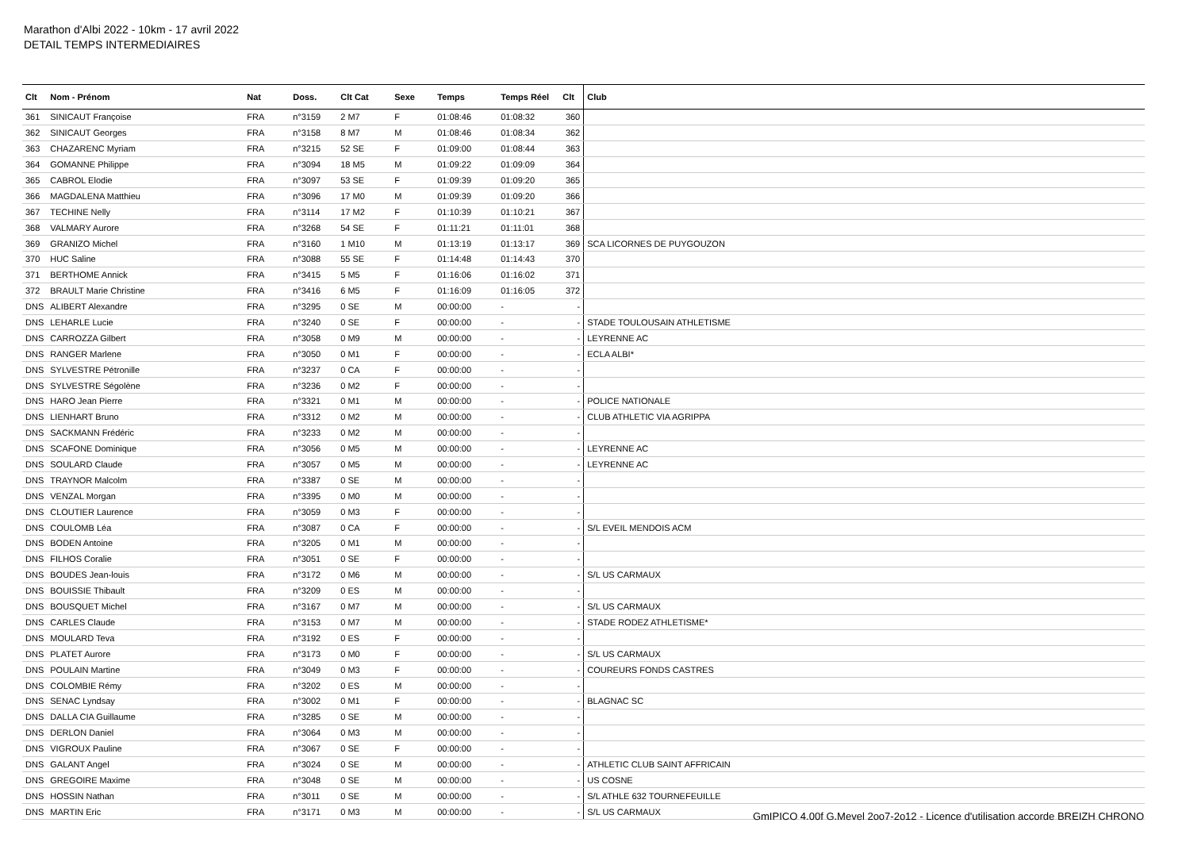Marathon d'Albi 2022 - 10km - 17 avril 2022
DETAIL TEMPS INTERMEDIAIRES
| Clt | Nom - Prénom | Nat | Doss. | Clt Cat | Sexe | Temps | Temps Réel | Clt | Club |
| --- | --- | --- | --- | --- | --- | --- | --- | --- | --- |
| 361 | SINICAUT Françoise | FRA | n°3159 | 2 M7 | F | 01:08:46 | 01:08:32 | 360 | |
| 362 | SINICAUT Georges | FRA | n°3158 | 8 M7 | M | 01:08:46 | 01:08:34 | 362 | |
| 363 | CHAZARENC Myriam | FRA | n°3215 | 52 SE | F | 01:09:00 | 01:08:44 | 363 | |
| 364 | GOMANNE Philippe | FRA | n°3094 | 18 M5 | M | 01:09:22 | 01:09:09 | 364 | |
| 365 | CABROL Elodie | FRA | n°3097 | 53 SE | F | 01:09:39 | 01:09:20 | 365 | |
| 366 | MAGDALENA Matthieu | FRA | n°3096 | 17 M0 | M | 01:09:39 | 01:09:20 | 366 | |
| 367 | TECHINE Nelly | FRA | n°3114 | 17 M2 | F | 01:10:39 | 01:10:21 | 367 | |
| 368 | VALMARY Aurore | FRA | n°3268 | 54 SE | F | 01:11:21 | 01:11:01 | 368 | |
| 369 | GRANIZO Michel | FRA | n°3160 | 1 M10 | M | 01:13:19 | 01:13:17 | 369 | SCA LICORNES DE PUYGOUZON |
| 370 | HUC Saline | FRA | n°3088 | 55 SE | F | 01:14:48 | 01:14:43 | 370 | |
| 371 | BERTHOME Annick | FRA | n°3415 | 5 M5 | F | 01:16:06 | 01:16:02 | 371 | |
| 372 | BRAULT Marie Christine | FRA | n°3416 | 6 M5 | F | 01:16:09 | 01:16:05 | 372 | |
| DNS | ALIBERT Alexandre | FRA | n°3295 | 0 SE | M | 00:00:00 | - | - | |
| DNS | LEHARLE Lucie | FRA | n°3240 | 0 SE | F | 00:00:00 | - | - | STADE TOULOUSAIN ATHLETISME |
| DNS | CARROZZA Gilbert | FRA | n°3058 | 0 M9 | M | 00:00:00 | - | - | LEYRENNE AC |
| DNS | RANGER Marlene | FRA | n°3050 | 0 M1 | F | 00:00:00 | - | - | ECLA ALBI* |
| DNS | SYLVESTRE Pétronille | FRA | n°3237 | 0 CA | F | 00:00:00 | - | - | |
| DNS | SYLVESTRE Ségolène | FRA | n°3236 | 0 M2 | F | 00:00:00 | - | - | |
| DNS | HARO Jean Pierre | FRA | n°3321 | 0 M1 | M | 00:00:00 | - | - | POLICE NATIONALE |
| DNS | LIENHART Bruno | FRA | n°3312 | 0 M2 | M | 00:00:00 | - | - | CLUB ATHLETIC VIA AGRIPPA |
| DNS | SACKMANN Frédéric | FRA | n°3233 | 0 M2 | M | 00:00:00 | - | - | |
| DNS | SCAFONE Dominique | FRA | n°3056 | 0 M5 | M | 00:00:00 | - | - | LEYRENNE AC |
| DNS | SOULARD Claude | FRA | n°3057 | 0 M5 | M | 00:00:00 | - | - | LEYRENNE AC |
| DNS | TRAYNOR Malcolm | FRA | n°3387 | 0 SE | M | 00:00:00 | - | - | |
| DNS | VENZAL Morgan | FRA | n°3395 | 0 M0 | M | 00:00:00 | - | - | |
| DNS | CLOUTIER Laurence | FRA | n°3059 | 0 M3 | F | 00:00:00 | - | - | |
| DNS | COULOMB Léa | FRA | n°3087 | 0 CA | F | 00:00:00 | - | - | S/L EVEIL MENDOIS ACM |
| DNS | BODEN Antoine | FRA | n°3205 | 0 M1 | M | 00:00:00 | - | - | |
| DNS | FILHOS Coralie | FRA | n°3051 | 0 SE | F | 00:00:00 | - | - | |
| DNS | BOUDES Jean-louis | FRA | n°3172 | 0 M6 | M | 00:00:00 | - | - | S/L US CARMAUX |
| DNS | BOUISSIE Thibault | FRA | n°3209 | 0 ES | M | 00:00:00 | - | - | |
| DNS | BOUSQUET Michel | FRA | n°3167 | 0 M7 | M | 00:00:00 | - | - | S/L US CARMAUX |
| DNS | CARLES Claude | FRA | n°3153 | 0 M7 | M | 00:00:00 | - | - | STADE RODEZ ATHLETISME* |
| DNS | MOULARD Teva | FRA | n°3192 | 0 ES | F | 00:00:00 | - | - | |
| DNS | PLATET Aurore | FRA | n°3173 | 0 M0 | F | 00:00:00 | - | - | S/L US CARMAUX |
| DNS | POULAIN Martine | FRA | n°3049 | 0 M3 | F | 00:00:00 | - | - | COUREURS FONDS CASTRES |
| DNS | COLOMBIE Rémy | FRA | n°3202 | 0 ES | M | 00:00:00 | - | - | |
| DNS | SENAC Lyndsay | FRA | n°3002 | 0 M1 | F | 00:00:00 | - | - | BLAGNAC SC |
| DNS | DALLA CIA Guillaume | FRA | n°3285 | 0 SE | M | 00:00:00 | - | - | |
| DNS | DERLON Daniel | FRA | n°3064 | 0 M3 | M | 00:00:00 | - | - | |
| DNS | VIGROUX Pauline | FRA | n°3067 | 0 SE | F | 00:00:00 | - | - | |
| DNS | GALANT Angel | FRA | n°3024 | 0 SE | M | 00:00:00 | - | - | ATHLETIC CLUB SAINT AFFRICAIN |
| DNS | GREGOIRE Maxime | FRA | n°3048 | 0 SE | M | 00:00:00 | - | - | US COSNE |
| DNS | HOSSIN Nathan | FRA | n°3011 | 0 SE | M | 00:00:00 | - | - | S/L ATHLE 632 TOURNEFEUILLE |
| DNS | MARTIN Eric | FRA | n°3171 | 0 M3 | M | 00:00:00 | - | - | S/L US CARMAUX |
GmIPICO 4.00f G.Mevel 2oo7-2o12 - Licence d'utilisation accorde BREIZH CHRONO